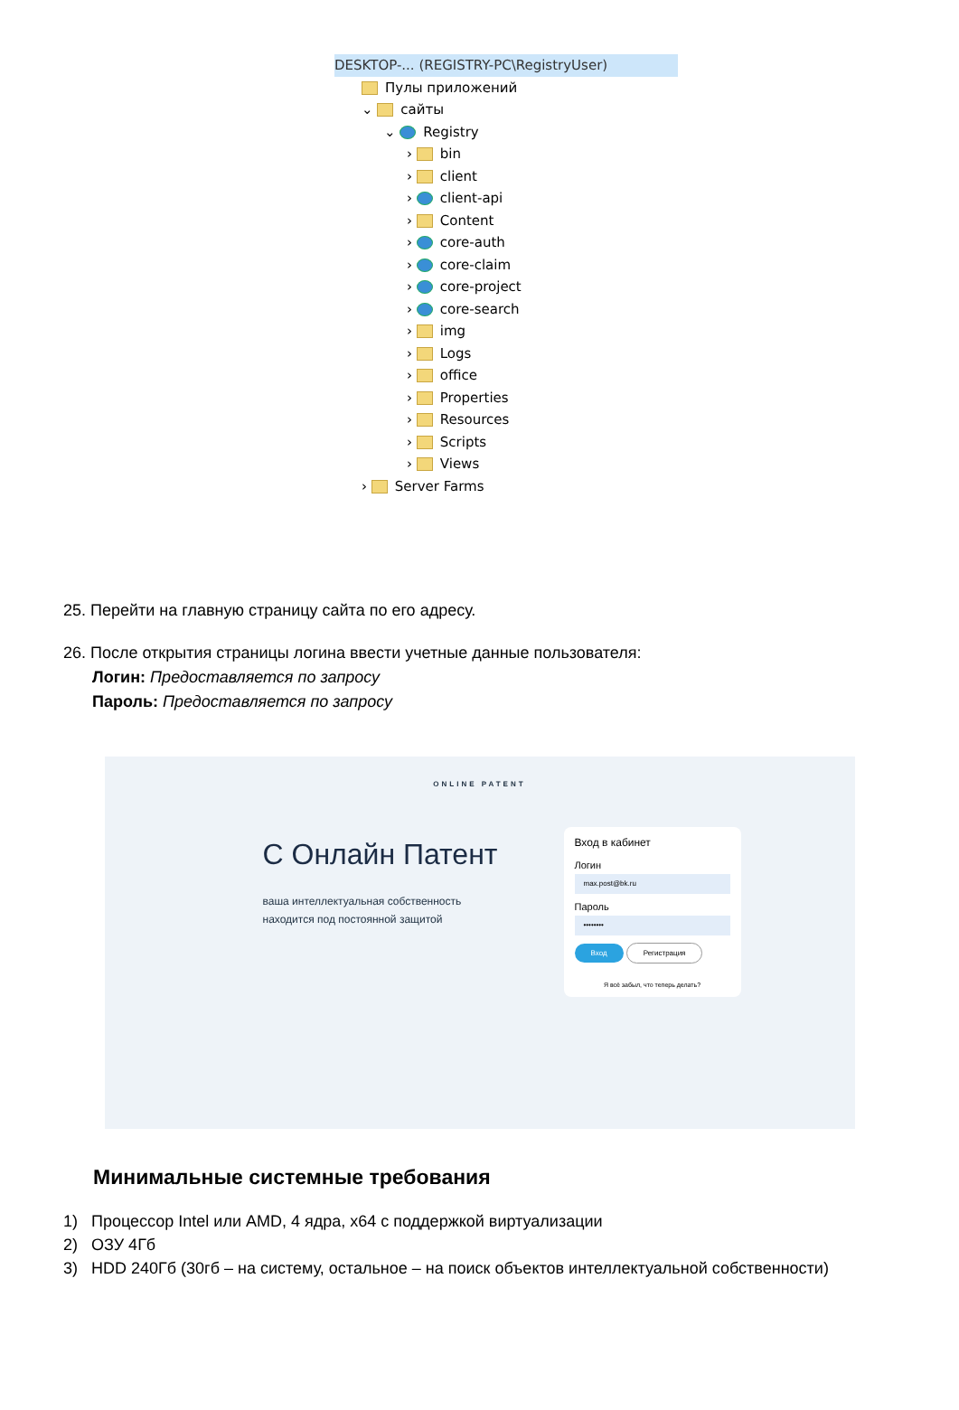DESKTOP-... (REGISTRY-PC\RegistryUser)
Пулы приложений
⌄ сайты
⌄ Registry
› bin
› client
› client-api
› Content
› core-auth
› core-claim
› core-project
› core-search
› img
› Logs
› office
› Properties
› Resources
› Scripts
› Views
› Server Farms
25. Перейти на главную страницу сайта по его адресу.
26. После открытия страницы логина ввести учетные данные пользователя:
Логин: Предоставляется по запросу
Пароль: Предоставляется по запросу
ONLINE PATENT
С Онлайн Патент
ваша интеллектуальная собственность
находится под постоянной защитой
Вход в кабинет
Логин
max.post@bk.ru
Пароль
••••••••
Вход Регистрация
Я всё забыл, что теперь делать?
Минимальные системные требования
1) Процессор Intel или AMD, 4 ядра, x64 с поддержкой виртуализации
2) ОЗУ 4Гб
3) HDD 240Гб (30гб – на систему, остальное – на поиск объектов интеллектуальной собственности)